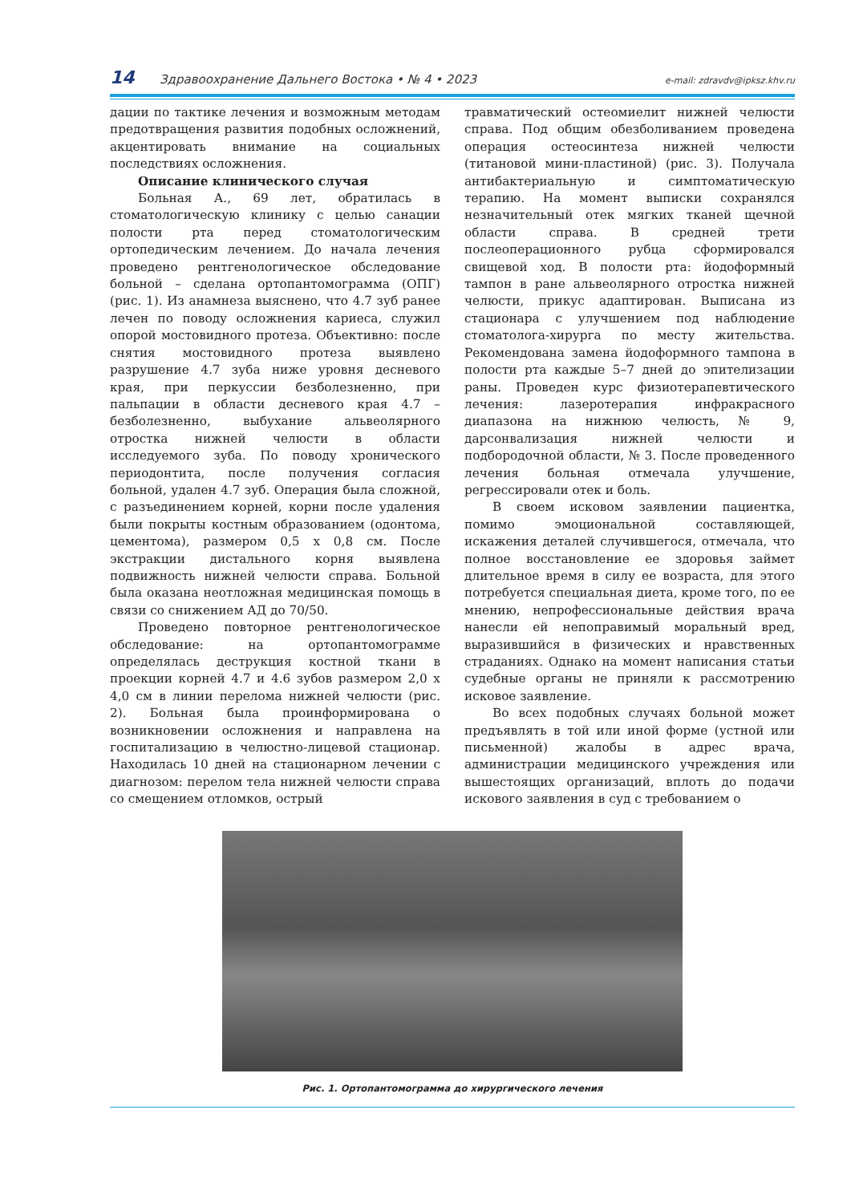14 Здравоохранение Дальнего Востока • № 4 • 2023 e-mail: zdravdv@ipksz.khv.ru
дации по тактике лечения и возможным методам предотвращения развития подобных осложнений, акцентировать внимание на социальных последствиях осложнения.
Описание клинического случая
Больная А., 69 лет, обратилась в стоматологическую клинику с целью санации полости рта перед стоматологическим ортопедическим лечением. До начала лечения проведено рентгенологическое обследование больной – сделана ортопантомограмма (ОПГ) (рис. 1). Из анамнеза выяснено, что 4.7 зуб ранее лечен по поводу осложнения кариеса, служил опорой мостовидного протеза. Объективно: после снятия мостовидного протеза выявлено разрушение 4.7 зуба ниже уровня десневого края, при перкуссии безболезненно, при пальпации в области десневого края 4.7 – безболезненно, выбухание альвеолярного отростка нижней челюсти в области исследуемого зуба. По поводу хронического периодонтита, после получения согласия больной, удален 4.7 зуб. Операция была сложной, с разъединением корней, корни после удаления были покрыты костным образованием (одонтома, цементома), размером 0,5 х 0,8 см. После экстракции дистального корня выявлена подвижность нижней челюсти справа. Больной была оказана неотложная медицинская помощь в связи со снижением АД до 70/50.
Проведено повторное рентгенологическое обследование: на ортопантомограмме определялась деструкция костной ткани в проекции корней 4.7 и 4.6 зубов размером 2,0 х 4,0 см в линии перелома нижней челюсти (рис. 2). Больная была проинформирована о возникновении осложнения и направлена на госпитализацию в челюстно-лицевой стационар. Находилась 10 дней на стационарном лечении с диагнозом: перелом тела нижней челюсти справа со смещением отломков, острый
травматический остеомиелит нижней челюсти справа. Под общим обезболиванием проведена операция остеосинтеза нижней челюсти (титановой мини-пластиной) (рис. 3). Получала антибактериальную и симптоматическую терапию. На момент выписки сохранялся незначительный отек мягких тканей щечной области справа. В средней трети послеоперационного рубца сформировался свищевой ход. В полости рта: йодоформный тампон в ране альвеолярного отростка нижней челюсти, прикус адаптирован. Выписана из стационара с улучшением под наблюдение стоматолога-хирурга по месту жительства. Рекомендована замена йодоформного тампона в полости рта каждые 5–7 дней до эпителизации раны. Проведен курс физиотерапевтического лечения: лазеротерапия инфракрасного диапазона на нижнюю челюсть, № 9, дарсонвализация нижней челюсти и подбородочной области, № 3. После проведенного лечения больная отмечала улучшение, регрессировали отек и боль.
В своем исковом заявлении пациентка, помимо эмоциональной составляющей, искажения деталей случившегося, отмечала, что полное восстановление ее здоровья займет длительное время в силу ее возраста, для этого потребуется специальная диета, кроме того, по ее мнению, непрофессиональные действия врача нанесли ей непоправимый моральный вред, выразившийся в физических и нравственных страданиях. Однако на момент написания статьи судебные органы не приняли к рассмотрению исковое заявление.
Во всех подобных случаях больной может предъявлять в той или иной форме (устной или письменной) жалобы в адрес врача, администрации медицинского учреждения или вышестоящих организаций, вплоть до подачи искового заявления в суд с требованием о
Рис. 1. Ортопантомограмма до хирургического лечения